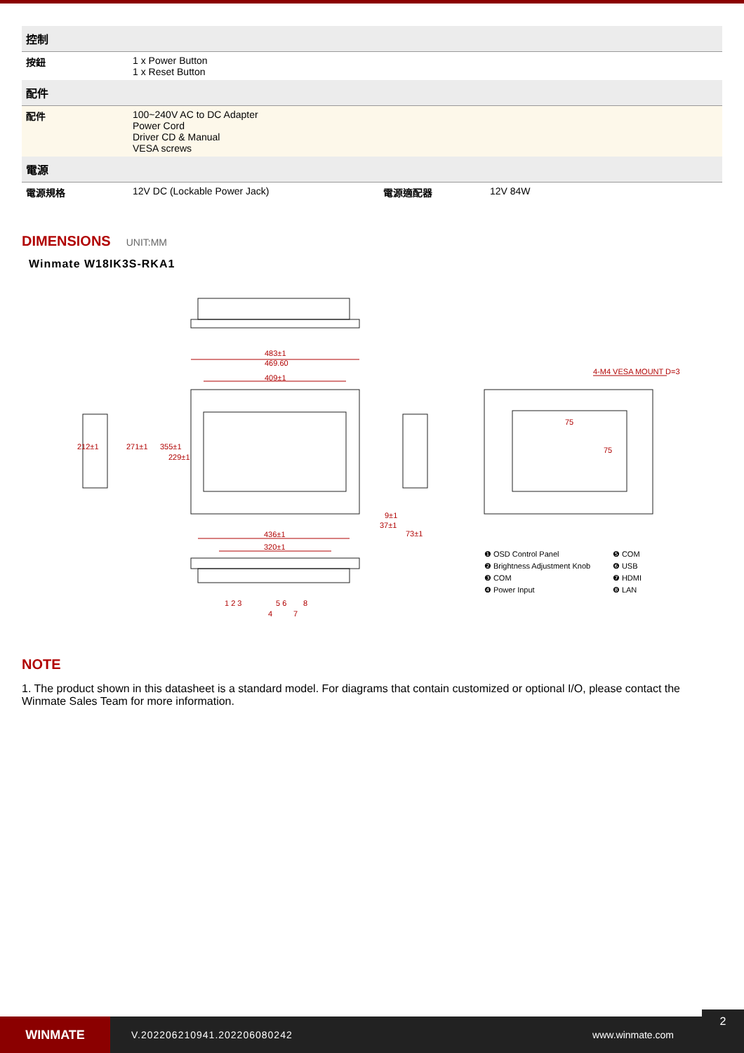| 控制 | | | |
| --- | --- | --- | --- |
| 按鈕 | 1 x Power Button 1 x Reset Button | | |
| 配件 | | | |
| 配件 | 100~240V AC to DC Adapter Power Cord Driver CD & Manual VESA screws | | |
| 電源 | | | |
| 電源規格 | 12V DC (Lockable Power Jack) | 電源適配器 | 12V 84W |
DIMENSIONS
UNIT:MM
Winmate W18IK3S-RKA1
483±1
469.60
409±1
4-M4 VESA MOUNT D=3
436±1
320±1
9±1
37±1
73±1
212±1
271±1
355±1
229±1
75
75
1 2 3
5 6
8
4
7
❶ OSD Control Panel ❺ COM ❷ Brightness Adjustment Knob ❻ USB ❸ COM ❼ HDMI ❹ Power Input ❽ LAN
NOTE
1. The product shown in this datasheet is a standard model. For diagrams that contain customized or optional I/O, please contact the Winmate Sales Team for more information.
WINMATE
V.202206210941.202206080242 www.winmate.com
2